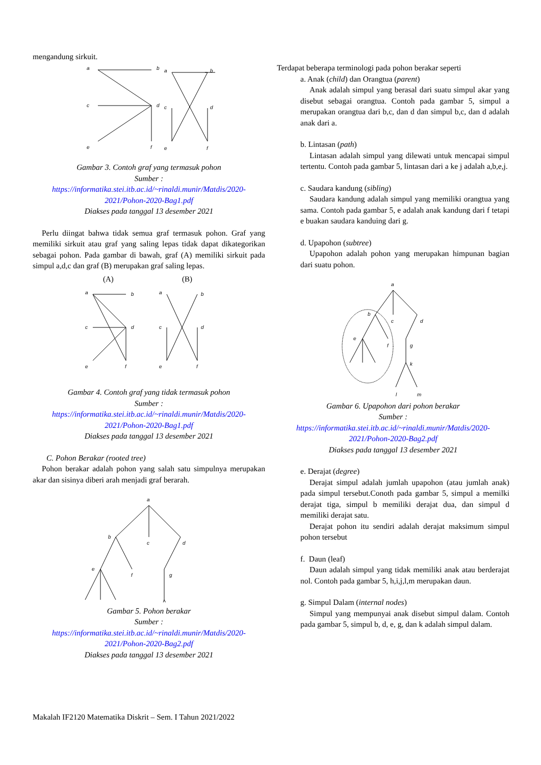mengandung sirkuit.
a
b
c
d
e
f
a
b
c
d
e
f
Gambar 3. Contoh graf yang termasuk pohon
Sumber :
https://informatika.stei.itb.ac.id/~rinaldi.munir/Matdis/2020-2021/Pohon-2020-Bag1.pdf
Diakses pada tanggal 13 desember 2021
Perlu diingat bahwa tidak semua graf termasuk pohon. Graf yang memiliki sirkuit atau graf yang saling lepas tidak dapat dikategorikan sebagai pohon. Pada gambar di bawah, graf (A) memiliki sirkuit pada simpul a,d,c dan graf (B) merupakan graf saling lepas.
(A)
(B)
a
b
c
d
e
f
a
b
c
d
e
f
Gambar 4. Contoh graf yang tidak termasuk pohon
Sumber :
https://informatika.stei.itb.ac.id/~rinaldi.munir/Matdis/2020-2021/Pohon-2020-Bag1.pdf
Diakses pada tanggal 13 desember 2021
C. Pohon Berakar (rooted tree)
Pohon berakar adalah pohon yang salah satu simpulnya merupakan akar dan sisinya diberi arah menjadi graf berarah.
a
b
c
d
e
f
g
Gambar 5. Pohon berakar
Sumber :
https://informatika.stei.itb.ac.id/~rinaldi.munir/Matdis/2020-2021/Pohon-2020-Bag2.pdf
Diakses pada tanggal 13 desember 2021
Terdapat beberapa terminologi pada pohon berakar seperti
a. Anak (child) dan Orangtua (parent)
Anak adalah simpul yang berasal dari suatu simpul akar yang disebut sebagai orangtua. Contoh pada gambar 5, simpul a merupakan orangtua dari b,c, dan d dan simpul b,c, dan d adalah anak dari a.
b. Lintasan (path)
Lintasan adalah simpul yang dilewati untuk mencapai simpul tertentu. Contoh pada gambar 5, lintasan dari a ke j adalah a,b,e,j.
c. Saudara kandung (sibling)
Saudara kandung adalah simpul yang memiliki orangtua yang sama. Contoh pada gambar 5, e adalah anak kandung dari f tetapi e buakan saudara kanduing dari g.
d. Upapohon (subtree)
Upapohon adalah pohon yang merupakan himpunan bagian dari suatu pohon.
a
b
c
d
e
f
g
k
l
m
Gambar 6. Upapohon dari pohon berakar
Sumber :
https://informatika.stei.itb.ac.id/~rinaldi.munir/Matdis/2020-2021/Pohon-2020-Bag2.pdf
Diakses pada tanggal 13 desember 2021
e. Derajat (degree)
Derajat simpul adalah jumlah upapohon (atau jumlah anak) pada simpul tersebut.Conoth pada gambar 5, simpul a memilki derajat tiga, simpul b memiliki derajat dua, dan simpul d memiliki derajat satu.
Derajat pohon itu sendiri adalah derajat maksimum simpul pohon tersebut
f. Daun (leaf)
Daun adalah simpul yang tidak memiliki anak atau berderajat nol. Contoh pada gambar 5, h,i,j,l,m merupakan daun.
g. Simpul Dalam (internal nodes)
Simpul yang mempunyai anak disebut simpul dalam. Contoh pada gambar 5, simpul b, d, e, g, dan k adalah simpul dalam.
Makalah IF2120 Matematika Diskrit – Sem. I Tahun 2021/2022